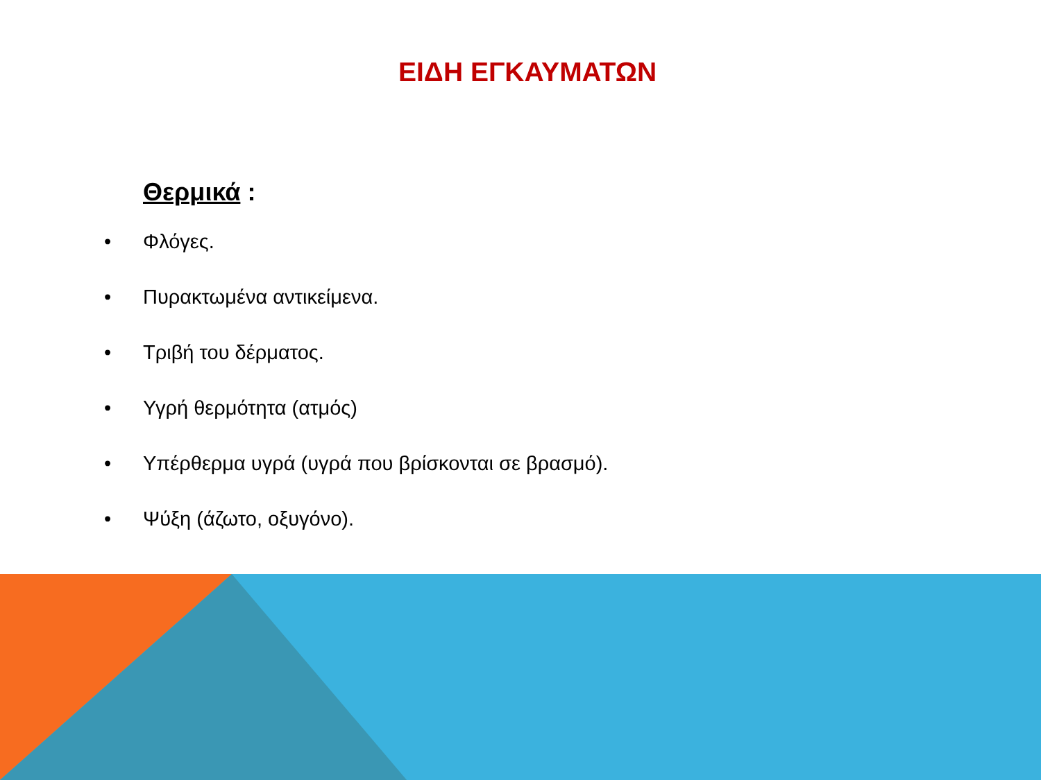ΕΙΔΗ ΕΓΚΑΥΜΑΤΩΝ
Θερμικά :
• Φλόγες.
• Πυρακτωμένα αντικείμενα.
• Τριβή του δέρματος.
• Υγρή θερμότητα (ατμός)
• Υπέρθερμα υγρά (υγρά που βρίσκονται σε βρασμό).
• Ψύξη (άζωτο, οξυγόνο).